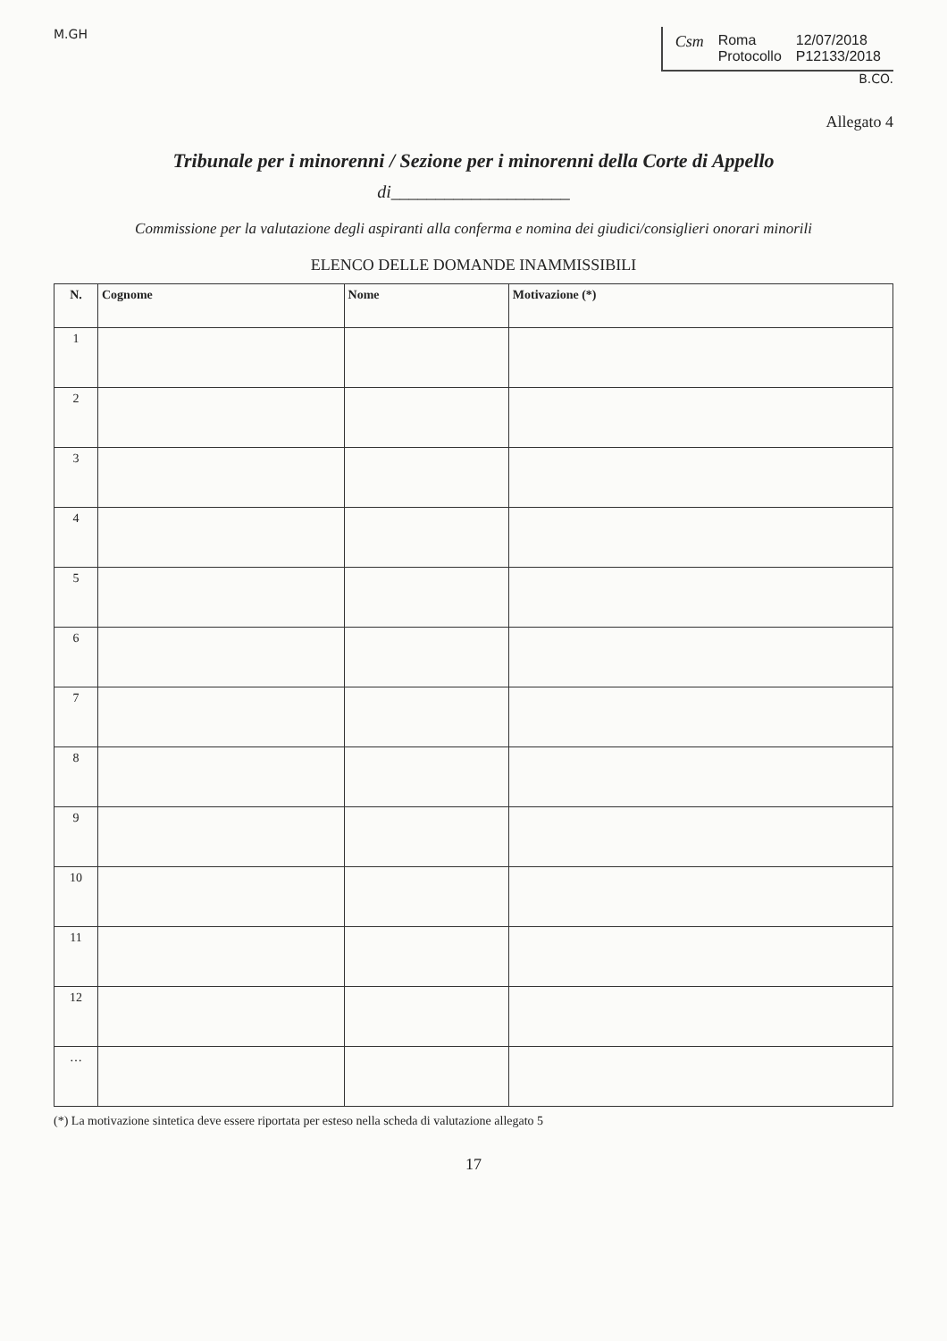M.GH
Csm Roma
Protocollo
12/07/2018
P12133/2018
B.CO.
Allegato 4
Tribunale per i minorenni / Sezione per i minorenni della Corte di Appello
di____________________
Commissione per la valutazione degli aspiranti alla conferma e nomina dei giudici/consiglieri onorari minorili
ELENCO DELLE DOMANDE INAMMISSIBILI
| N. | Cognome | Nome | Motivazione (*) |
| --- | --- | --- | --- |
| 1 | | | |
| 2 | | | |
| 3 | | | |
| 4 | | | |
| 5 | | | |
| 6 | | | |
| 7 | | | |
| 8 | | | |
| 9 | | | |
| 10 | | | |
| 11 | | | |
| 12 | | | |
| … | | | |
(*) La motivazione sintetica deve essere riportata per esteso nella scheda di valutazione allegato 5
17